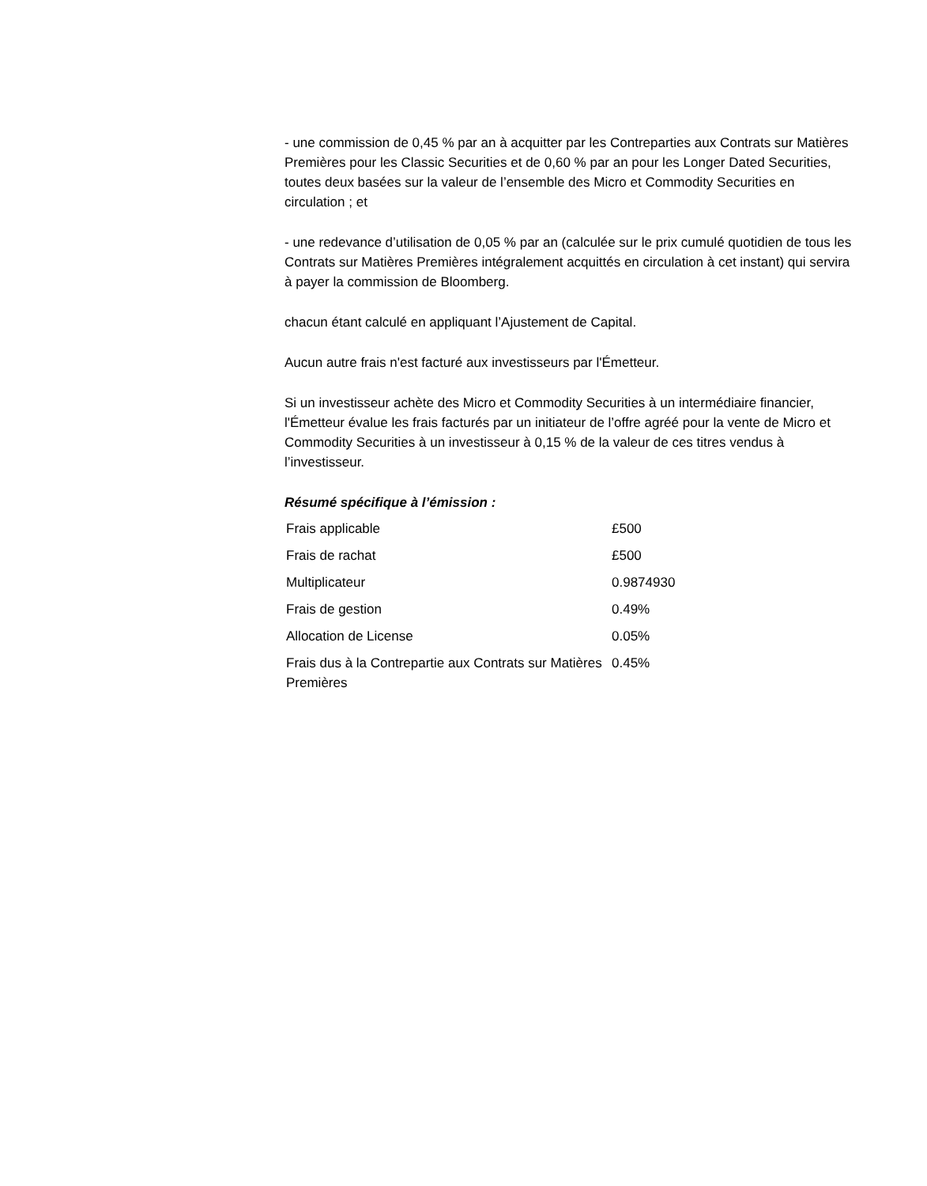- une commission de 0,45 % par an à acquitter par les Contreparties aux Contrats sur Matières Premières pour les Classic Securities et de 0,60 % par an pour les Longer Dated Securities, toutes deux basées sur la valeur de l’ensemble des Micro et Commodity Securities en circulation ; et
- une redevance d’utilisation de 0,05 % par an (calculée sur le prix cumulé quotidien de tous les Contrats sur Matières Premières intégralement acquittés en circulation à cet instant) qui servira à payer la commission de Bloomberg.
chacun étant calculé en appliquant l’Ajustement de Capital.
Aucun autre frais n'est facturé aux investisseurs par l'Émetteur.
Si un investisseur achète des Micro et Commodity Securities à un intermédiaire financier, l'Émetteur évalue les frais facturés par un initiateur de l’offre agréé pour la vente de Micro et Commodity Securities à un investisseur à 0,15 % de la valeur de ces titres vendus à l’investisseur.
Résumé spécifique à l’émission :
| Frais applicable | £500 |
| Frais de rachat | £500 |
| Multiplicateur | 0.9874930 |
| Frais de gestion | 0.49% |
| Allocation de License | 0.05% |
| Frais dus à la Contrepartie aux Contrats sur Matières Premières | 0.45% |